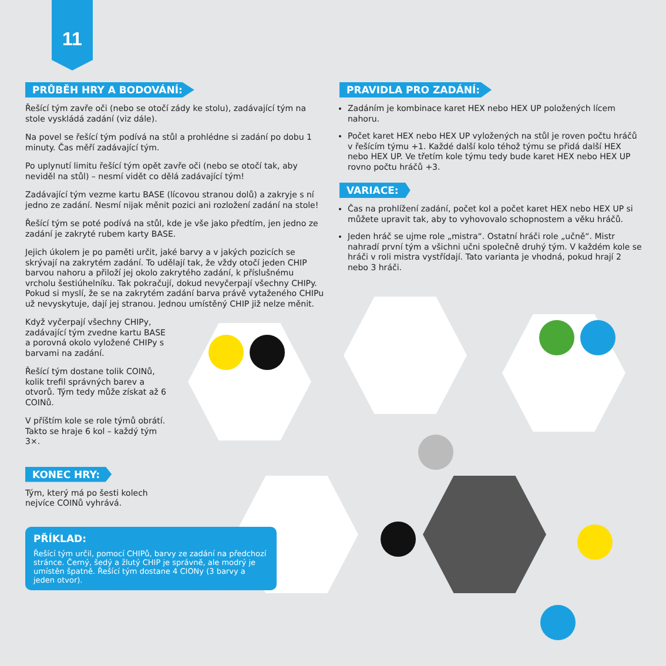11
PRŮBĚH HRY A BODOVÁNÍ:
Řešící tým zavře oči (nebo se otočí zády ke stolu), zadávající tým na stole vyskládá zadání (viz dále).
Na povel se řešící tým podívá na stůl a prohlédne si zadání po dobu 1 minuty. Čas měří zadávající tým.
Po uplynutí limitu řešící tým opět zavře oči (nebo se otočí tak, aby neviděl na stůl) – nesmí vidět co dělá zadávající tým!
Zadávající tým vezme kartu BASE (lícovou stranou dolů) a zakryje s ní jedno ze zadání. Nesmí nijak měnit pozici ani rozložení zadání na stole!
Řešící tým se poté podívá na stůl, kde je vše jako předtím, jen jedno ze zadání je zakryté rubem karty BASE.
Jejich úkolem je po paměti určit, jaké barvy a v jakých pozicích se skrývají na zakrytém zadání. To udělají tak, že vždy otočí jeden CHIP barvou nahoru a přiloží jej okolo zakrytého zadání, k příslušnému vrcholu šestiúhelníku. Tak pokračují, dokud nevyčerpají všechny CHIPy. Pokud si myslí, že se na zakrytém zadání barva právě vytaženého CHIPu už nevyskytuje, dají jej stranou. Jednou umístěný CHIP již nelze měnit.
Když vyčerpají všechny CHIPy, zadávající tým zvedne kartu BASE a porovná okolo vyložené CHIPy s barvami na zadání.
Řešící tým dostane tolik COINů, kolik trefil správných barev a otvorů. Tým tedy může získat až 6 COINů.
V příštím kole se role týmů obrátí. Takto se hraje 6 kol – každý tým 3×.
KONEC HRY:
Tým, který má po šesti kolech nejvíce COINů vyhrává.
PRAVIDLA PRO ZADÁNÍ:
Zadáním je kombinace karet HEX nebo HEX UP položených lícem nahoru.
Počet karet HEX nebo HEX UP vyložených na stůl je roven počtu hráčů v řešícím týmu +1. Každé další kolo téhož týmu se přidá další HEX nebo HEX UP. Ve třetím kole týmu tedy bude karet HEX nebo HEX UP rovno počtu hráčů +3.
VARIACE:
Čas na prohlížení zadání, počet kol a počet karet HEX nebo HEX UP si můžete upravit tak, aby to vyhovovalo schopnostem a věku hráčů.
Jeden hráč se ujme role „mistra“. Ostatní hráči role „učně“. Mistr nahradí první tým a všichni učni společně druhý tým. V každém kole se hráči v roli mistra vystřídají. Tato varianta je vhodná, pokud hrají 2 nebo 3 hráči.
PŘÍKLAD:
Řešící tým určil, pomocí CHIPů, barvy ze zadání na předchozí stránce. Černý, šedý a žlutý CHIP je správně, ale modrý je umístěn špatně. Řešící tým dostane 4 CIONy (3 barvy a jeden otvor).